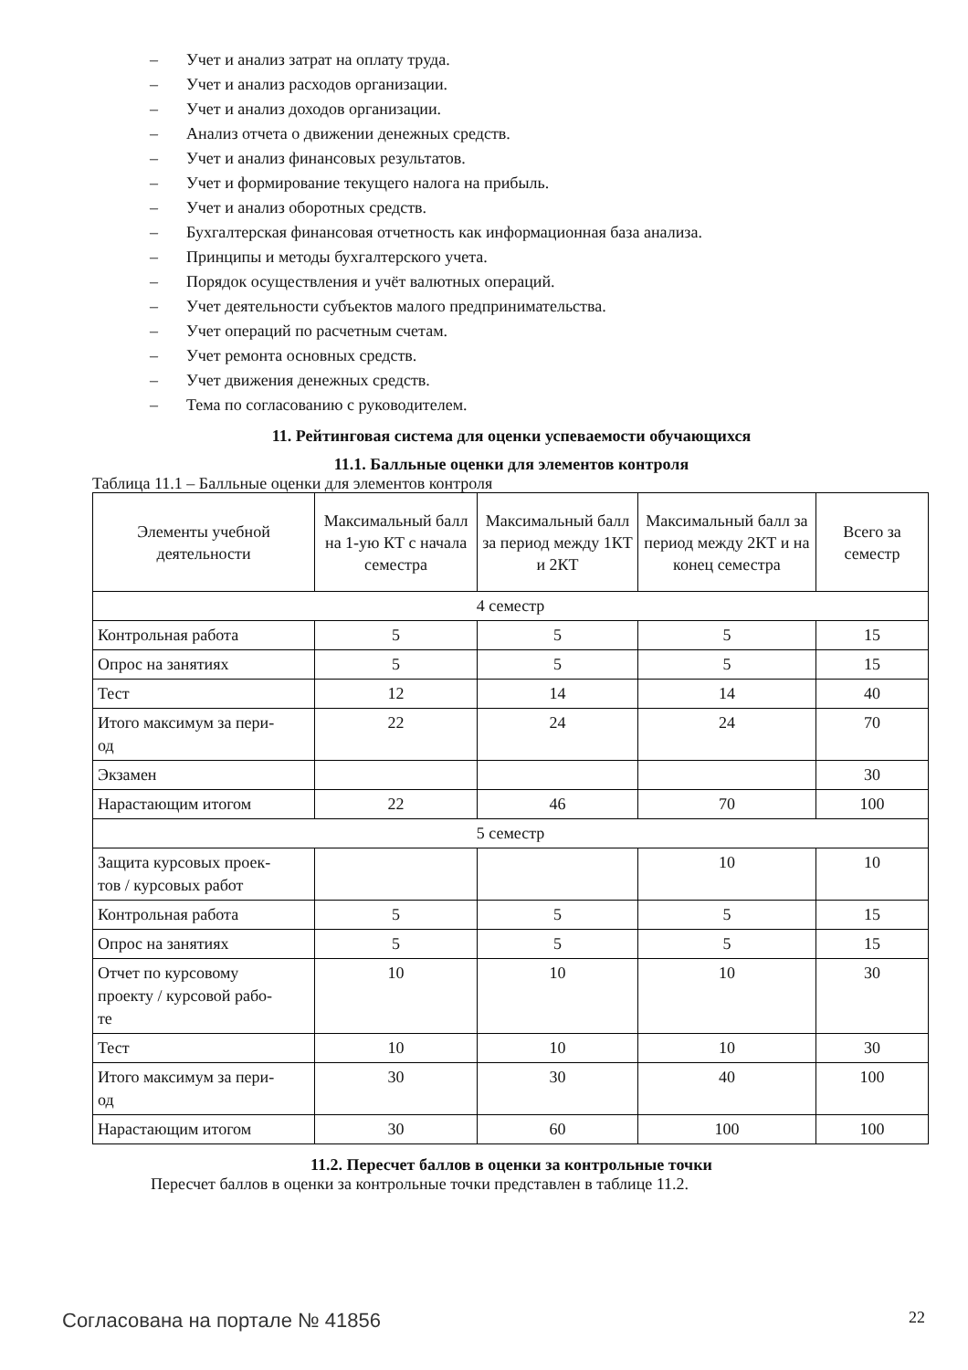– Учет и анализ затрат на оплату труда.
– Учет и анализ расходов организации.
– Учет и анализ доходов организации.
– Анализ отчета о движении денежных средств.
– Учет и анализ финансовых результатов.
– Учет и формирование текущего налога на прибыль.
– Учет и анализ оборотных средств.
– Бухгалтерская финансовая отчетность как информационная база анализа.
– Принципы и методы бухгалтерского учета.
– Порядок осуществления и учёт валютных операций.
– Учет деятельности субъектов малого предпринимательства.
– Учет операций по расчетным счетам.
– Учет ремонта основных средств.
– Учет движения денежных средств.
– Тема по согласованию с руководителем.
11. Рейтинговая система для оценки успеваемости обучающихся
11.1. Балльные оценки для элементов контроля
Таблица 11.1 – Балльные оценки для элементов контроля
| Элементы учебной деятельности | Максимальный балл на 1-ую КТ с начала семестра | Максимальный балл за период между 1КТ и 2КТ | Максимальный балл за период между 2КТ и на конец семестра | Всего за семестр |
| --- | --- | --- | --- | --- |
| 4 семестр | | | | |
| Контрольная работа | 5 | 5 | 5 | 15 |
| Опрос на занятиях | 5 | 5 | 5 | 15 |
| Тест | 12 | 14 | 14 | 40 |
| Итого максимум за пери- од | 22 | 24 | 24 | 70 |
| Экзамен | | | | 30 |
| Нарастающим итогом | 22 | 46 | 70 | 100 |
| 5 семестр | | | | |
| Защита курсовых проек- тов / курсовых работ | | | 10 | 10 |
| Контрольная работа | 5 | 5 | 5 | 15 |
| Опрос на занятиях | 5 | 5 | 5 | 15 |
| Отчет по курсовому проекту / курсовой рабо- те | 10 | 10 | 10 | 30 |
| Тест | 10 | 10 | 10 | 30 |
| Итого максимум за пери- од | 30 | 30 | 40 | 100 |
| Нарастающим итогом | 30 | 60 | 100 | 100 |
11.2. Пересчет баллов в оценки за контрольные точки
Пересчет баллов в оценки за контрольные точки представлен в таблице 11.2.
Согласована на портале № 41856 22